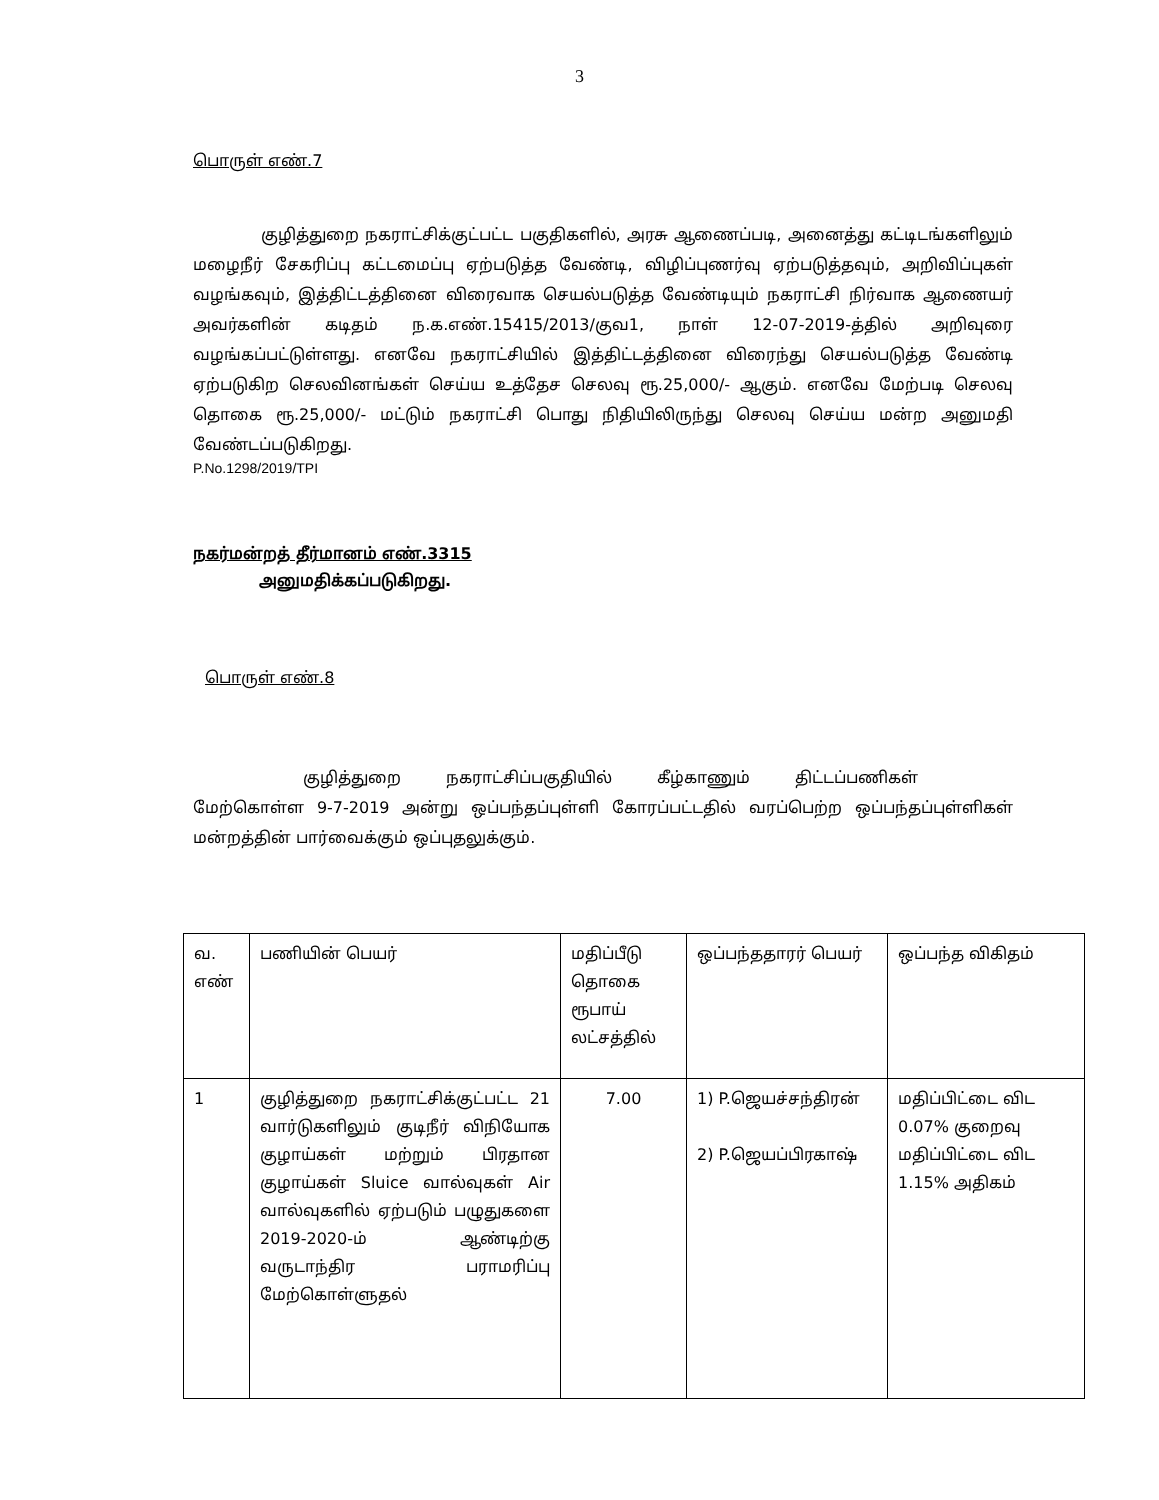3
பொருள் எண்.7
குழித்துறை நகராட்சிக்குட்பட்ட பகுதிகளில், அரசு ஆணைப்படி, அனைத்து கட்டிடங்களிலும் மழைநீர் சேகரிப்பு கட்டமைப்பு ஏற்படுத்த வேண்டி, விழிப்புணர்வு ஏற்படுத்தவும், அறிவிப்புகள் வழங்கவும், இத்திட்டத்தினை விரைவாக செயல்படுத்த வேண்டியும் நகராட்சி நிர்வாக ஆணையர் அவர்களின் கடிதம் ந.க.எண்.15415/2013/குவ1, நாள் 12-07-2019-த்தில் அறிவுரை வழங்கப்பட்டுள்ளது. எனவே நகராட்சியில் இத்திட்டத்தினை விரைந்து செயல்படுத்த வேண்டி ஏற்படுகிற செலவினங்கள் செய்ய உத்தேச செலவு ரூ.25,000/- ஆகும். எனவே மேற்படி செலவு தொகை ரூ.25,000/- மட்டும் நகராட்சி பொது நிதியிலிருந்து செலவு செய்ய மன்ற அனுமதி வேண்டப்படுகிறது.
P.No.1298/2019/TPI
நகர்மன்றத் தீர்மானம் எண்.3315
அனுமதிக்கப்படுகிறது.
பொருள் எண்.8
குழித்துறை நகராட்சிப்பகுதியில் கீழ்காணும் திட்டப்பணிகள்
மேற்கொள்ள 9-7-2019 அன்று ஒப்பந்தப்புள்ளி கோரப்பட்டதில் வரப்பெற்ற ஒப்பந்தப்புள்ளிகள் மன்றத்தின் பார்வைக்கும் ஒப்புதலுக்கும்.
| வ. எண் | பணியின் பெயர் | மதிப்பீடு தொகை ரூபாய் லட்சத்தில் | ஒப்பந்ததாரர் பெயர் | ஒப்பந்த விகிதம் |
| 1 | குழித்துறை நகராட்சிக்குட்பட்ட 21 வார்டுகளிலும் குடிநீர் விநியோக குழாய்கள் மற்றும் பிரதான குழாய்கள் Sluice வால்வுகள் Air வால்வுகளில் ஏற்படும் பழுதுகளை 2019-2020-ம் ஆண்டிற்கு வருடாந்திர பராமரிப்பு மேற்கொள்ளுதல் | 7.00 | 1) P.ஜெயச்சந்திரன் 2) P.ஜெயப்பிரகாஷ் | மதிப்பிட்டை விட 0.07% குறைவு மதிப்பிட்டை விட 1.15% அதிகம் |